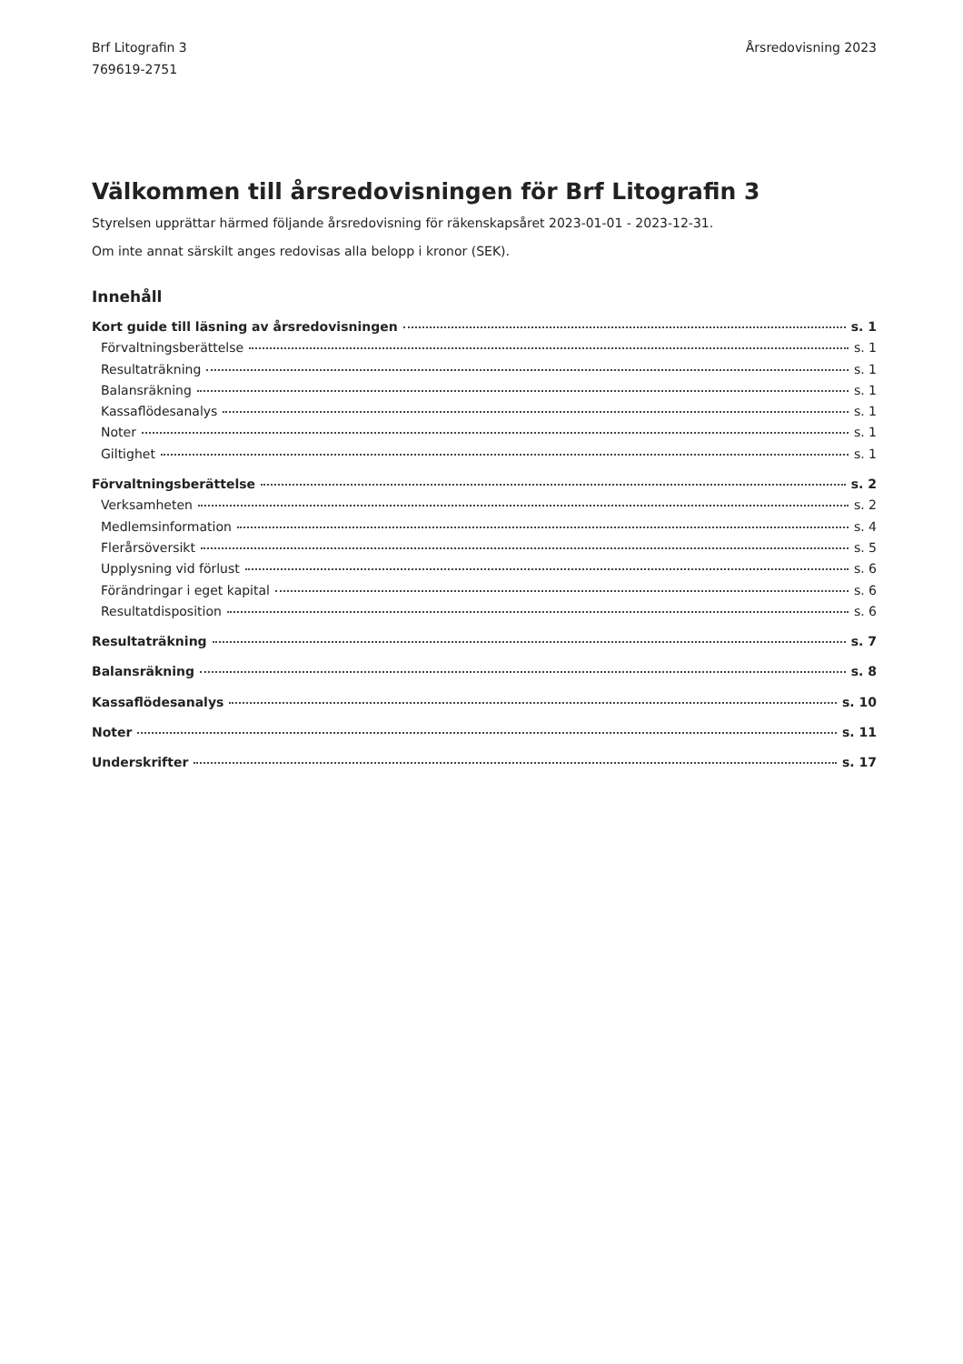Brf Litografin 3
769619-2751
Årsredovisning 2023
Välkommen till årsredovisningen för Brf Litografin 3
Styrelsen upprättar härmed följande årsredovisning för räkenskapsåret 2023-01-01 - 2023-12-31.
Om inte annat särskilt anges redovisas alla belopp i kronor (SEK).
Innehåll
Kort guide till läsning av årsredovisningen s. 1
Förvaltningsberättelse s. 1
Resultaträkning s. 1
Balansräkning s. 1
Kassaflödesanalys s. 1
Noter s. 1
Giltighet s. 1
Förvaltningsberättelse s. 2
Verksamheten s. 2
Medlemsinformation s. 4
Flerårsöversikt s. 5
Upplysning vid förlust s. 6
Förändringar i eget kapital s. 6
Resultatdisposition s. 6
Resultaträkning s. 7
Balansräkning s. 8
Kassaflödesanalys s. 10
Noter s. 11
Underskrifter s. 17